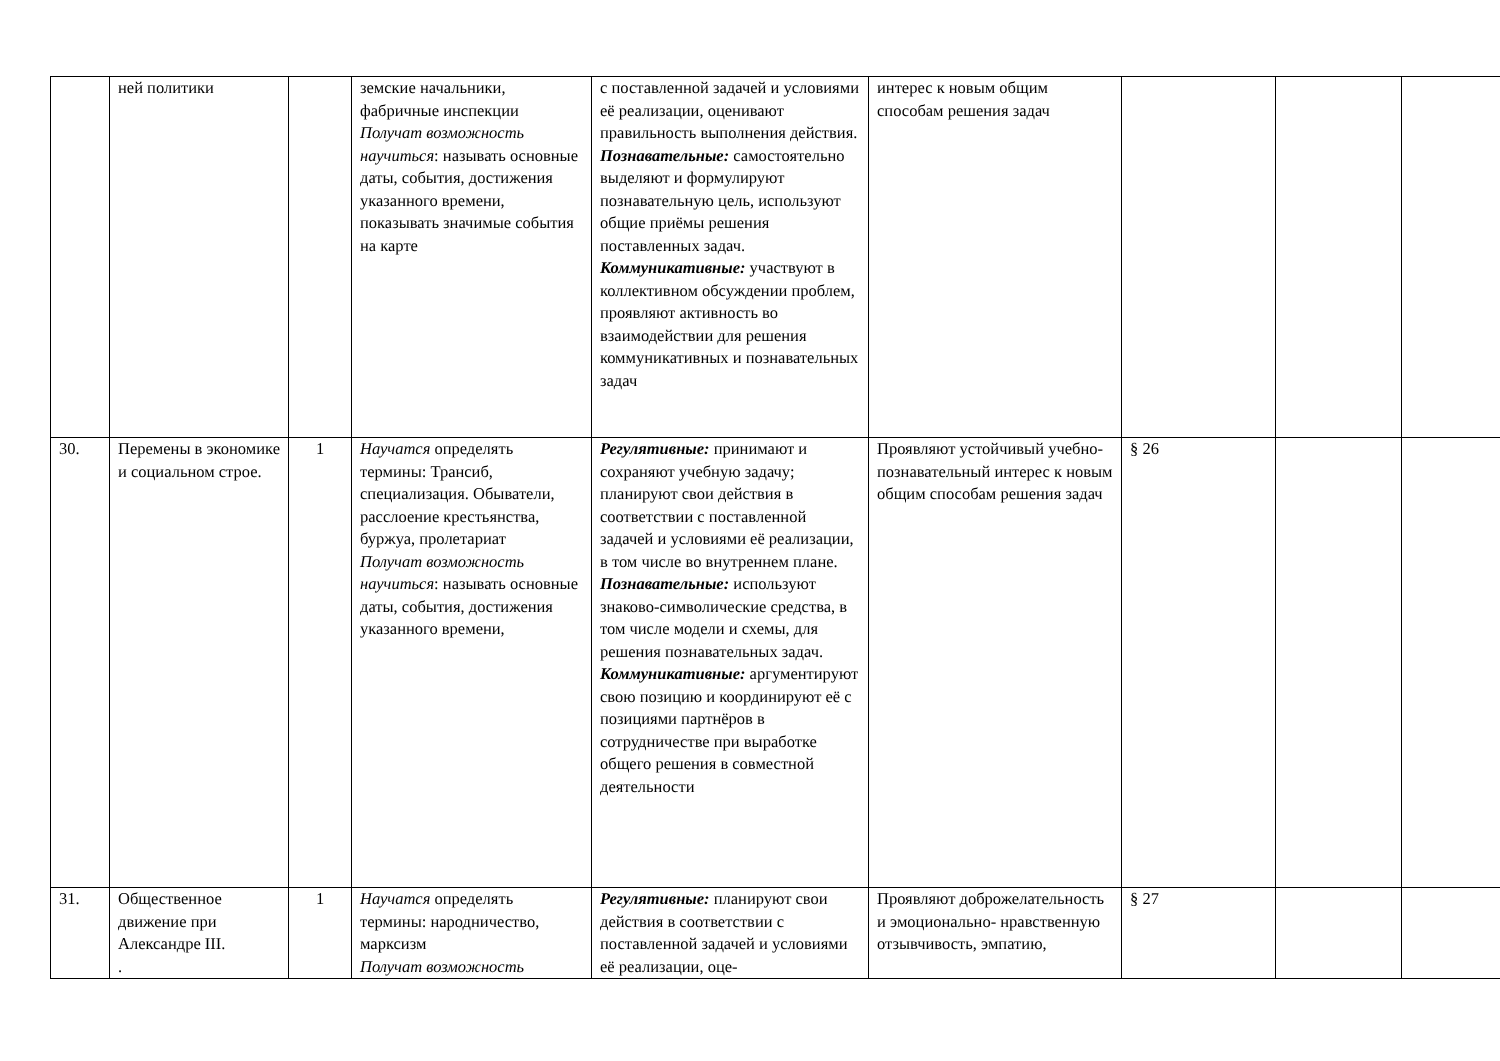| | ней политики | | земские начальники, фабричные инспекции Получат возможность научиться : называть основные даты, события, достижения указанного времени, показывать значимые события на карте | с поставленной задачей и условиями её реализации, оценивают правильность выполнения действия. Познавательные: самостоятельно выделяют и формулируют познавательную цель, используют общие приёмы решения поставленных задач. Коммуникативные: участвуют в коллективном обсуждении проблем, проявляют активность во взаимодействии для решения коммуникативных и познавательных задач | интерес к новым общим способам решения задач | | | |
| 30. | Перемены в экономике и социальном строе. | 1 | Научатся определять термины: Трансиб, специализация. Обыватели, расслоение крестьянства, буржуа, пролетариат Получат возможность научиться : называть основные даты, события, достижения указанного времени, | Регулятивные: принимают и сохраняют учебную задачу; планируют свои действия в соответствии с поставленной задачей и условиями её реализации, в том числе во внутреннем плане. Познавательные: используют знаково-символические средства, в том числе модели и схемы, для решения познавательных задач. Коммуникативные: аргументируют свою позицию и координируют её с позициями партнёров в сотрудничестве при выработке общего решения в совместной деятельности | Проявляют устойчивый учебно- познавательный интерес к новым общим способам решения задач | § 26 | | |
| 31. | Общественное движение при Александре III. . | 1 | Научатся определять термины: народничество, марксизм Получат возможность | Регулятивные: планируют свои действия в соответствии с поставленной задачей и условиями её реализации, оце- | Проявляют доброжелательность и эмоционально- нравственную отзывчивость, эмпатию, | § 27 | | |